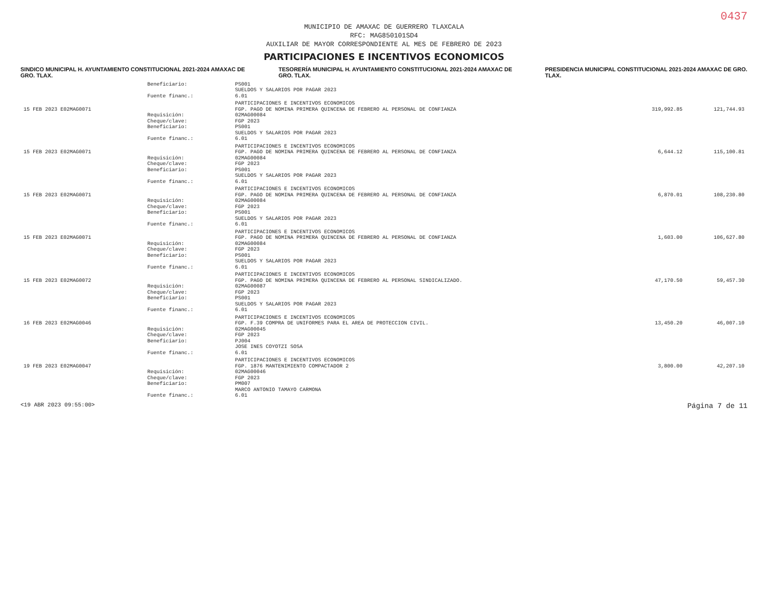0437
MUNICIPIO DE AMAXAC DE GUERRERO TLAXCALA
RFC: MAG850101SD4
AUXILIAR DE MAYOR CORRESPONDIENTE AL MES DE FEBRERO DE 2023
PARTICIPACIONES E INCENTIVOS ECONOMICOS
SINDICO MUNICIPAL H. AYUNTAMIENTO CONSTITUCIONAL 2021-2024 AMAXAC DE GRO. TLAX.
TESORERÍA MUNICIPAL H. AYUNTAMIENTO CONSTITUCIONAL 2021-2024 AMAXAC DE GRO. TLAX.
PRESIDENCIA MUNICIPAL CONSTITUCIONAL 2021-2024 AMAXAC DE GRO. TLAX.
| | Beneficiario: | PS001 | | |
| | | SUELDOS Y SALARIOS POR PAGAR 2023 | | |
| | Fuente financ.: | 6.01 | | |
| | | PARTICIPACIONES E INCENTIVOS ECONOMICOS | | |
| 15 FEB 2023 E02MAG0071 | | FGP. PAGO DE NOMINA PRIMERA QUINCENA DE FEBRERO AL PERSONAL DE CONFIANZA | 319,992.85 | 121,744.93 |
| | Requisición: | 02MAG00084 | | |
| | Cheque/clave: | FGP 2023 | | |
| | Beneficiario: | PS001 | | |
| | | SUELDOS Y SALARIOS POR PAGAR 2023 | | |
| | Fuente financ.: | 6.01 | | |
| | | PARTICIPACIONES E INCENTIVOS ECONOMICOS | | |
| 15 FEB 2023 E02MAG0071 | | FGP. PAGO DE NOMINA PRIMERA QUINCENA DE FEBRERO AL PERSONAL DE CONFIANZA | 6,644.12 | 115,100.81 |
| | Requisición: | 02MAG00084 | | |
| | Cheque/clave: | FGP 2023 | | |
| | Beneficiario: | PS001 | | |
| | | SUELDOS Y SALARIOS POR PAGAR 2023 | | |
| | Fuente financ.: | 6.01 | | |
| | | PARTICIPACIONES E INCENTIVOS ECONOMICOS | | |
| 15 FEB 2023 E02MAG0071 | | FGP. PAGO DE NOMINA PRIMERA QUINCENA DE FEBRERO AL PERSONAL DE CONFIANZA | 6,870.01 | 108,230.80 |
| | Requisición: | 02MAG00084 | | |
| | Cheque/clave: | FGP 2023 | | |
| | Beneficiario: | PS001 | | |
| | | SUELDOS Y SALARIOS POR PAGAR 2023 | | |
| | Fuente financ.: | 6.01 | | |
| | | PARTICIPACIONES E INCENTIVOS ECONOMICOS | | |
| 15 FEB 2023 E02MAG0071 | | FGP. PAGO DE NOMINA PRIMERA QUINCENA DE FEBRERO AL PERSONAL DE CONFIANZA | 1,603.00 | 106,627.80 |
| | Requisición: | 02MAG00084 | | |
| | Cheque/clave: | FGP 2023 | | |
| | Beneficiario: | PS001 | | |
| | | SUELDOS Y SALARIOS POR PAGAR 2023 | | |
| | Fuente financ.: | 6.01 | | |
| | | PARTICIPACIONES E INCENTIVOS ECONOMICOS | | |
| 15 FEB 2023 E02MAG0072 | | FGP. PAGO DE NOMINA PRIMERA QUINCENA DE FEBRERO AL PERSONAL SINDICALIZADO. | 47,170.50 | 59,457.30 |
| | Requisición: | 02MAG00087 | | |
| | Cheque/clave: | FGP 2023 | | |
| | Beneficiario: | PS001 | | |
| | | SUELDOS Y SALARIOS POR PAGAR 2023 | | |
| | Fuente financ.: | 6.01 | | |
| | | PARTICIPACIONES E INCENTIVOS ECONOMICOS | | |
| 16 FEB 2023 E02MAG0046 | | FGP. F.39 COMPRA DE UNIFORMES PARA EL AREA DE PROTECCION CIVIL. | 13,450.20 | 46,007.10 |
| | Requisición: | 02MAG00045 | | |
| | Cheque/clave: | FGP 2023 | | |
| | Beneficiario: | PJ004 | | |
| | | JOSE INES COYOTZI SOSA | | |
| | Fuente financ.: | 6.01 | | |
| | | PARTICIPACIONES E INCENTIVOS ECONOMICOS | | |
| 19 FEB 2023 E02MAG0047 | | FGP. 1876 MANTENIMIENTO COMPACTADOR 2 | 3,800.00 | 42,207.10 |
| | Requisición: | 02MAG00046 | | |
| | Cheque/clave: | FGP 2023 | | |
| | Beneficiario: | PM007 | | |
| | | MARCO ANTONIO TAMAYO CARMONA | | |
| | Fuente financ.: | 6.01 | | |
<19 ABR 2023 09:55:00> Página 7 de 11